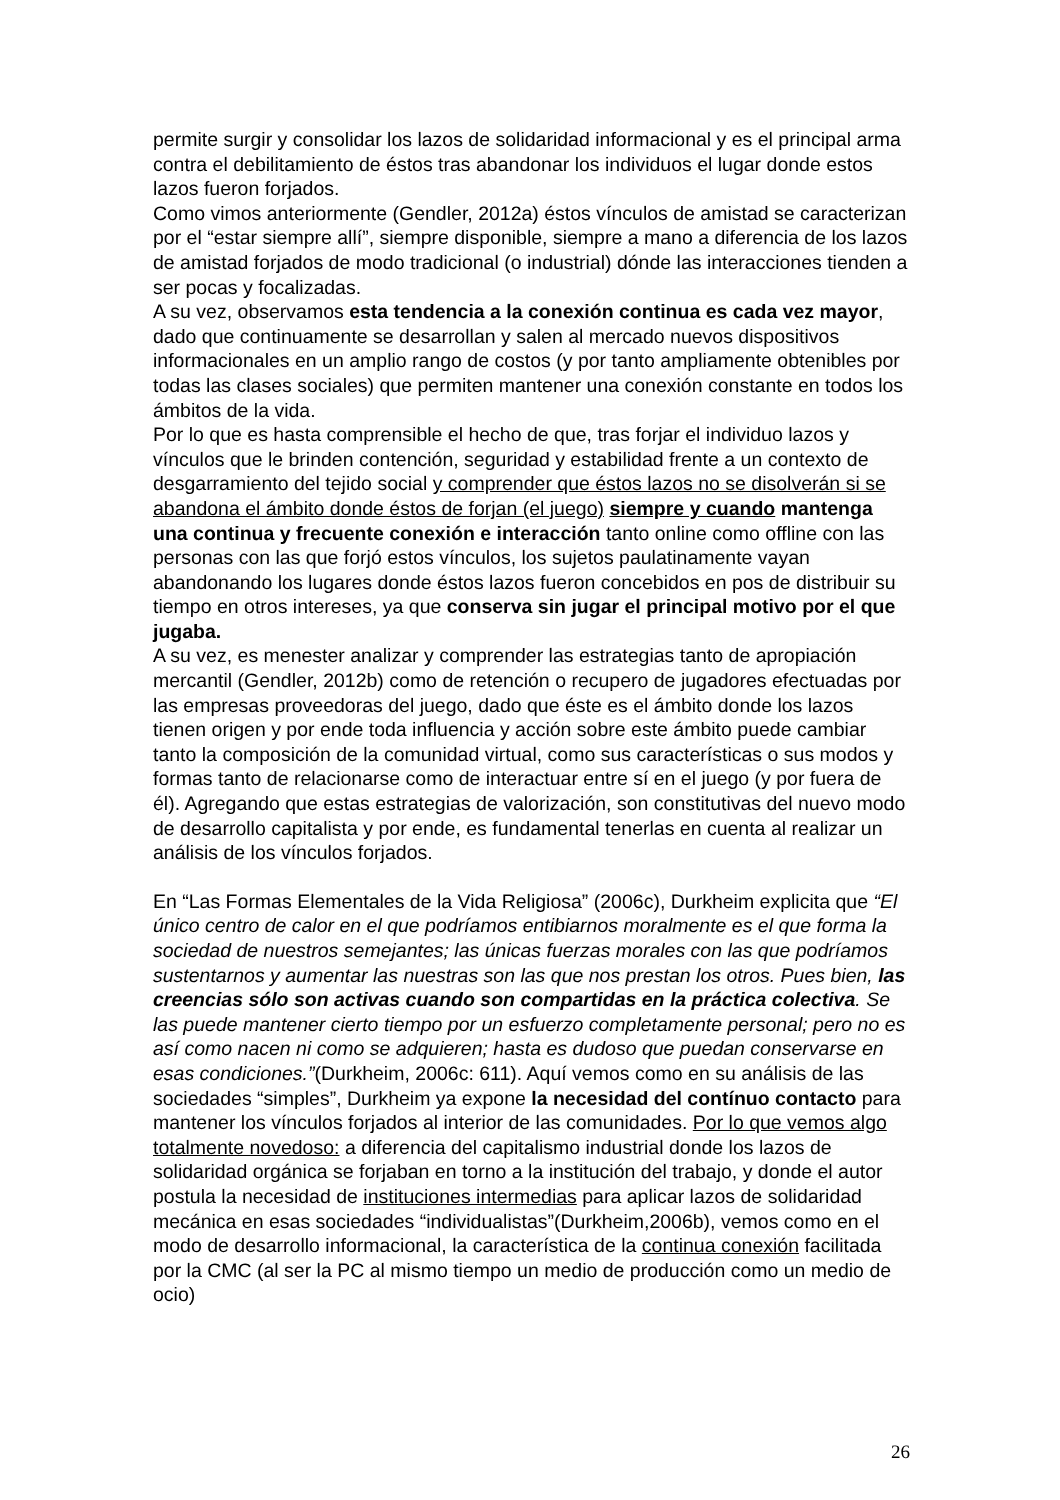permite surgir y consolidar los lazos de solidaridad informacional y es el principal arma contra el debilitamiento de éstos tras abandonar los individuos el lugar donde estos lazos fueron forjados.
Como vimos anteriormente (Gendler, 2012a) éstos vínculos de amistad se caracterizan por el “estar siempre allí”, siempre disponible, siempre a mano a diferencia de los lazos de amistad forjados de modo tradicional (o industrial) dónde las interacciones tienden a ser pocas y focalizadas.
A su vez, observamos esta tendencia a la conexión continua es cada vez mayor, dado que continuamente se desarrollan y salen al mercado nuevos dispositivos informacionales en un amplio rango de costos (y por tanto ampliamente obtenibles por todas las clases sociales) que permiten mantener una conexión constante en todos los ámbitos de la vida.
Por lo que es hasta comprensible el hecho de que, tras forjar el individuo lazos y vínculos que le brinden contención, seguridad y estabilidad frente a un contexto de desgarramiento del tejido social y comprender que éstos lazos no se disolverán si se abandona el ámbito donde éstos de forjan (el juego) siempre y cuando mantenga una continua y frecuente conexión e interacción tanto online como offline con las personas con las que forjó estos vínculos, los sujetos paulatinamente vayan abandonando los lugares donde éstos lazos fueron concebidos en pos de distribuir su tiempo en otros intereses, ya que conserva sin jugar el principal motivo por el que jugaba.
A su vez, es menester analizar y comprender las estrategias tanto de apropiación mercantil (Gendler, 2012b) como de retención o recupero de jugadores efectuadas por las empresas proveedoras del juego, dado que éste es el ámbito donde los lazos tienen origen y por ende toda influencia y acción sobre este ámbito puede cambiar tanto la composición de la comunidad virtual, como sus características o sus modos y formas tanto de relacionarse como de interactuar entre sí en el juego (y por fuera de él). Agregando que estas estrategias de valorización, son constitutivas del nuevo modo de desarrollo capitalista y por ende, es fundamental tenerlas en cuenta al realizar un análisis de los vínculos forjados.
En “Las Formas Elementales de la Vida Religiosa” (2006c), Durkheim explicita que “El único centro de calor en el que podríamos entibiarnos moralmente es el que forma la sociedad de nuestros semejantes; las únicas fuerzas morales con las que podríamos sustentarnos y aumentar las nuestras son las que nos prestan los otros. Pues bien, las creencias sólo son activas cuando son compartidas en la práctica colectiva. Se las puede mantener cierto tiempo por un esfuerzo completamente personal; pero no es así como nacen ni como se adquieren; hasta es dudoso que puedan conservarse en esas condiciones.”(Durkheim, 2006c: 611). Aquí vemos como en su análisis de las sociedades “simples”, Durkheim ya expone la necesidad del contínuo contacto para mantener los vínculos forjados al interior de las comunidades. Por lo que vemos algo totalmente novedoso: a diferencia del capitalismo industrial donde los lazos de solidaridad orgánica se forjaban en torno a la institución del trabajo, y donde el autor postula la necesidad de instituciones intermedias para aplicar lazos de solidaridad mecánica en esas sociedades “individualistas”(Durkheim,2006b), vemos como en el modo de desarrollo informacional, la característica de la continua conexión facilitada por la CMC (al ser la PC al mismo tiempo un medio de producción como un medio de ocio)
26